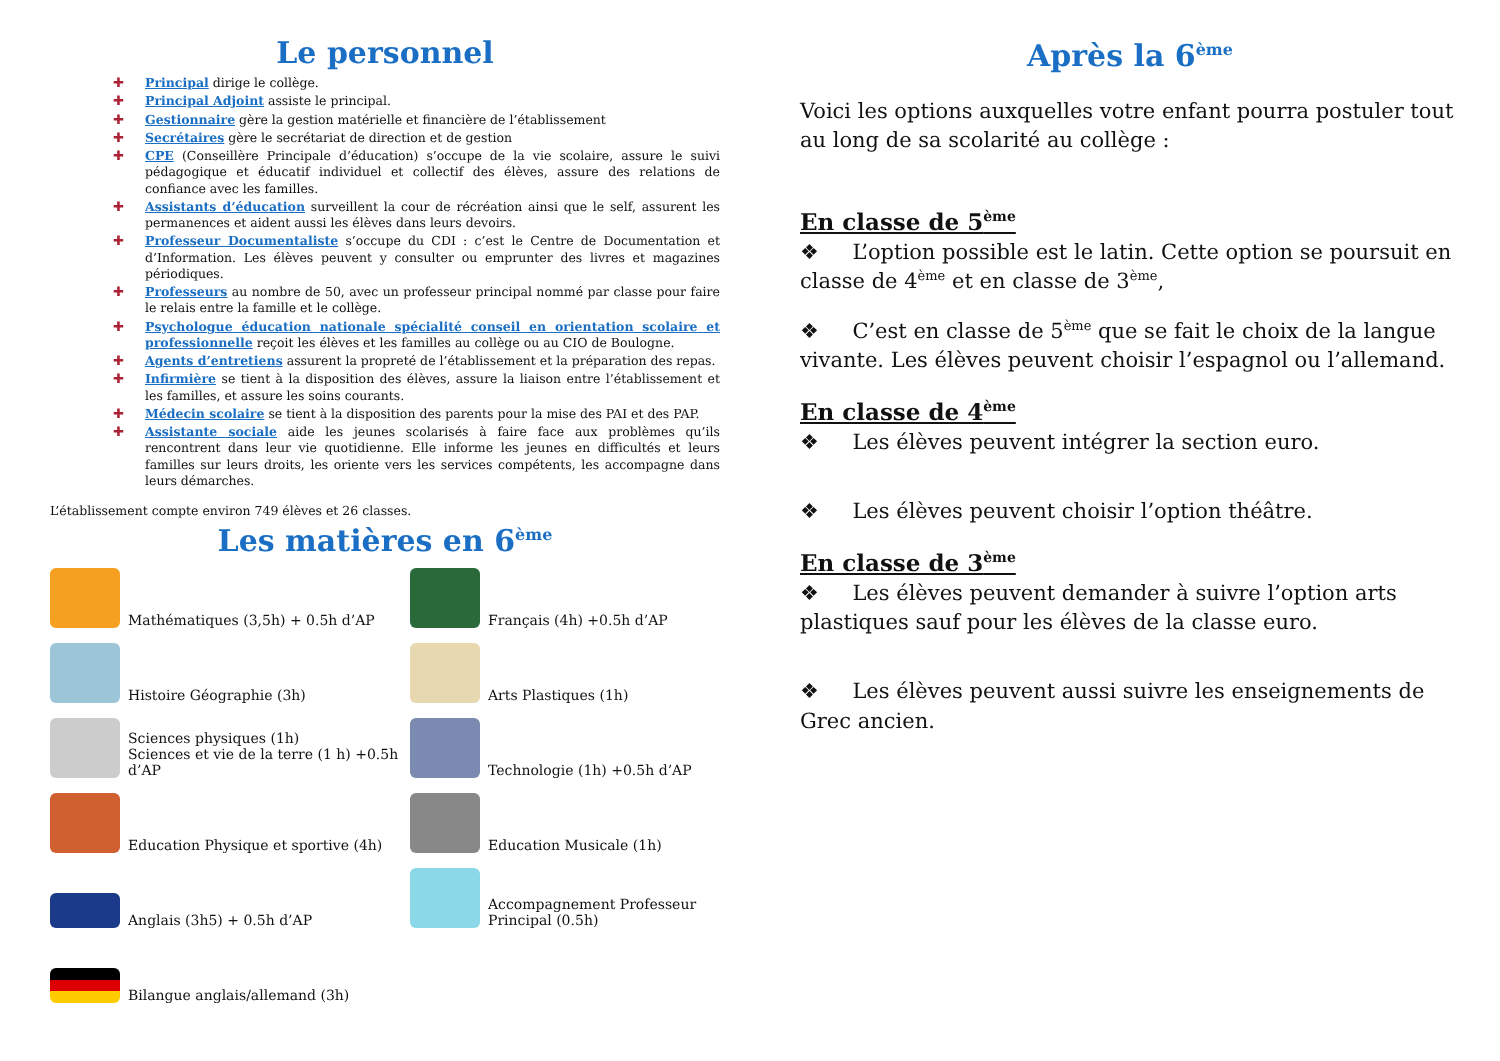Le personnel
✚ Principal dirige le collège.
✚ Principal Adjoint assiste le principal.
✚ Gestionnaire gère la gestion matérielle et financière de l’établissement
✚ Secrétaires gère le secrétariat de direction et de gestion
✚ CPE (Conseillère Principale d’éducation) s’occupe de la vie scolaire, assure le suivi pédagogique et éducatif individuel et collectif des élèves, assure des relations de confiance avec les familles.
✚ Assistants d’éducation surveillent la cour de récréation ainsi que le self, assurent les permanences et aident aussi les élèves dans leurs devoirs.
✚ Professeur Documentaliste s’occupe du CDI : c’est le Centre de Documentation et d’Information. Les élèves peuvent y consulter ou emprunter des livres et magazines périodiques.
✚ Professeurs au nombre de 50, avec un professeur principal nommé par classe pour faire le relais entre la famille et le collège.
✚ Psychologue éducation nationale spécialité conseil en orientation scolaire et professionnelle reçoit les élèves et les familles au collège ou au CIO de Boulogne.
✚ Agents d’entretiens assurent la propreté de l’établissement et la préparation des repas.
✚ Infirmière se tient à la disposition des élèves, assure la liaison entre l’établissement et les familles, et assure les soins courants.
✚ Médecin scolaire se tient à la disposition des parents pour la mise des PAI et des PAP.
✚ Assistante sociale aide les jeunes scolarisés à faire face aux problèmes qu’ils rencontrent dans leur vie quotidienne. Elle informe les jeunes en difficultés et leurs familles sur leurs droits, les oriente vers les services compétents, les accompagne dans leurs démarches.
L’établissement compte environ 749 élèves et 26 classes.
Les matières en 6<sup>ème</sup>
Mathématiques (3,5h) + 0.5h d’AP
Français (4h) +0.5h d’AP
Histoire Géographie (3h)
Arts Plastiques (1h)
Sciences physiques (1h)
Sciences et vie de la terre (1 h) +0.5h d’AP
Technologie (1h) +0.5h d’AP
Education Physique et sportive (4h)
Education Musicale (1h)
Anglais (3h5) + 0.5h d’AP
Accompagnement Professeur Principal (0.5h)
Bilangue anglais/allemand (3h)
Après la 6<sup>ème</sup>
Voici les options auxquelles votre enfant pourra postuler tout au long de sa scolarité au collège :
En classe de 5<sup>ème</sup>
❖ L’option possible est le latin. Cette option se poursuit en classe de 4<sup>ème</sup> et en classe de 3<sup>ème</sup>,
❖ C’est en classe de 5<sup>ème</sup> que se fait le choix de la langue vivante. Les élèves peuvent choisir l’espagnol ou l’allemand.
En classe de 4<sup>ème</sup>
❖ Les élèves peuvent intégrer la section euro.
❖ Les élèves peuvent choisir l’option théâtre.
En classe de 3<sup>ème</sup>
❖ Les élèves peuvent demander à suivre l’option arts plastiques sauf pour les élèves de la classe euro.
❖ Les élèves peuvent aussi suivre les enseignements de Grec ancien.